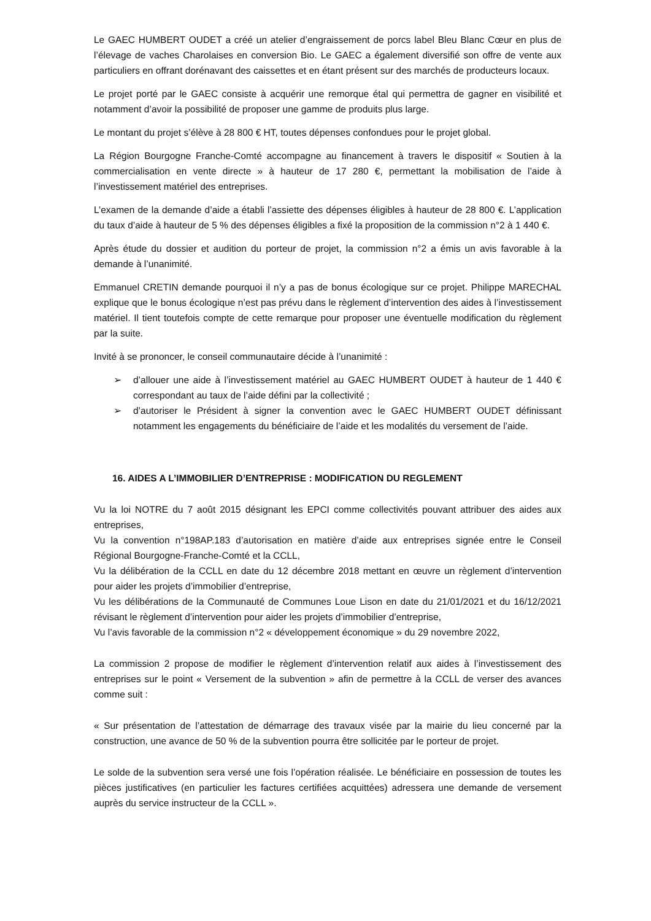Le GAEC HUMBERT OUDET a créé un atelier d’engraissement de porcs label Bleu Blanc Cœur en plus de l’élevage de vaches Charolaises en conversion Bio. Le GAEC a également diversifié son offre de vente aux particuliers en offrant dorénavant des caissettes et en étant présent sur des marchés de producteurs locaux.
Le projet porté par le GAEC consiste à acquérir une remorque étal qui permettra de gagner en visibilité et notamment d’avoir la possibilité de proposer une gamme de produits plus large.
Le montant du projet s’élève à 28 800 € HT, toutes dépenses confondues pour le projet global.
La Région Bourgogne Franche-Comté accompagne au financement à travers le dispositif « Soutien à la commercialisation en vente directe » à hauteur de 17 280 €, permettant la mobilisation de l’aide à l’investissement matériel des entreprises.
L’examen de la demande d’aide a établi l’assiette des dépenses éligibles à hauteur de 28 800 €. L’application du taux d’aide à hauteur de 5 % des dépenses éligibles a fixé la proposition de la commission n°2 à 1 440 €.
Après étude du dossier et audition du porteur de projet, la commission n°2 a émis un avis favorable à la demande à l’unanimité.
Emmanuel CRETIN demande pourquoi il n’y a pas de bonus écologique sur ce projet. Philippe MARECHAL explique que le bonus écologique n’est pas prévu dans le règlement d’intervention des aides à l’investissement matériel. Il tient toutefois compte de cette remarque pour proposer une éventuelle modification du règlement par la suite.
Invité à se prononcer, le conseil communautaire décide à l’unanimité :
➢ d’allouer une aide à l’investissement matériel au GAEC HUMBERT OUDET à hauteur de 1 440 € correspondant au taux de l’aide défini par la collectivité ;
➢ d’autoriser le Président à signer la convention avec le GAEC HUMBERT OUDET définissant notamment les engagements du bénéficiaire de l’aide et les modalités du versement de l’aide.
16. AIDES A L’IMMOBILIER D’ENTREPRISE : MODIFICATION DU REGLEMENT
Vu la loi NOTRE du 7 août 2015 désignant les EPCI comme collectivités pouvant attribuer des aides aux entreprises,
Vu la convention n°198AP.183 d’autorisation en matière d’aide aux entreprises signée entre le Conseil Régional Bourgogne-Franche-Comté et la CCLL,
Vu la délibération de la CCLL en date du 12 décembre 2018 mettant en œuvre un règlement d’intervention pour aider les projets d’immobilier d’entreprise,
Vu les délibérations de la Communauté de Communes Loue Lison en date du 21/01/2021 et du 16/12/2021 révisant le règlement d’intervention pour aider les projets d’immobilier d’entreprise,
Vu l’avis favorable de la commission n°2 « développement économique » du 29 novembre 2022,
La commission 2 propose de modifier le règlement d’intervention relatif aux aides à l’investissement des entreprises sur le point « Versement de la subvention » afin de permettre à la CCLL de verser des avances comme suit :
« Sur présentation de l’attestation de démarrage des travaux visée par la mairie du lieu concerné par la construction, une avance de 50 % de la subvention pourra être sollicitée par le porteur de projet.
Le solde de la subvention sera versé une fois l’opération réalisée. Le bénéficiaire en possession de toutes les pièces justificatives (en particulier les factures certifiées acquittées) adressera une demande de versement auprès du service instructeur de la CCLL ».